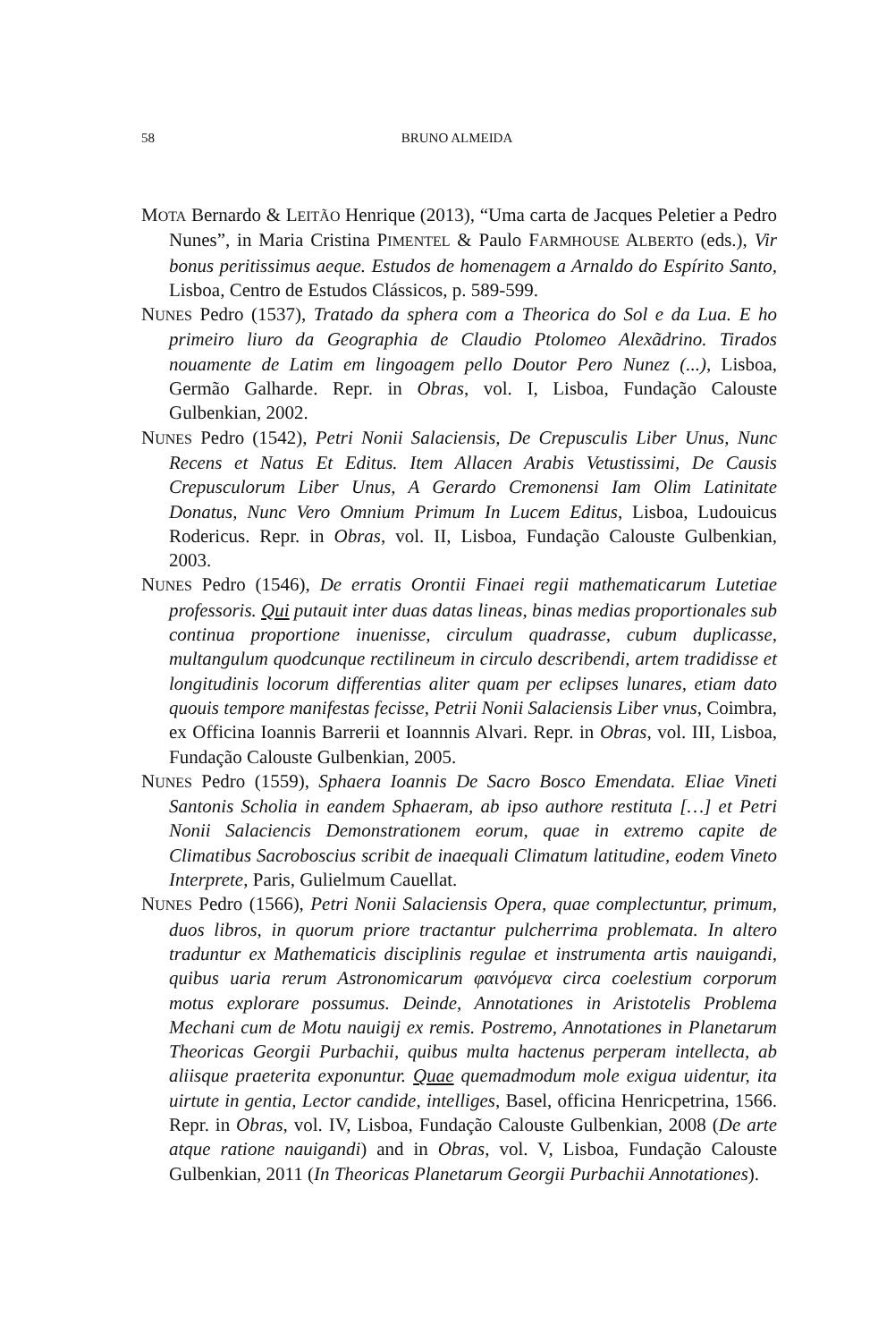58 BRUNO ALMEIDA
MOTA Bernardo & LEITÃO Henrique (2013), “Uma carta de Jacques Peletier a Pedro Nunes”, in Maria Cristina PIMENTEL & Paulo FARMHOUSE ALBERTO (eds.), Vir bonus peritissimus aeque. Estudos de homenagem a Arnaldo do Espírito Santo, Lisboa, Centro de Estudos Clássicos, p. 589-599.
NUNES Pedro (1537), Tratado da sphera com a Theorica do Sol e da Lua. E ho primeiro liuro da Geographia de Claudio Ptolomeo Alexãdrino. Tirados nouamente de Latim em lingoagem pello Doutor Pero Nunez (...), Lisboa, Germão Galharde. Repr. in Obras, vol. I, Lisboa, Fundação Calouste Gulbenkian, 2002.
NUNES Pedro (1542), Petri Nonii Salaciensis, De Crepusculis Liber Unus, Nunc Recens et Natus Et Editus. Item Allacen Arabis Vetustissimi, De Causis Crepusculorum Liber Unus, A Gerardo Cremonensi Iam Olim Latinitate Donatus, Nunc Vero Omnium Primum In Lucem Editus, Lisboa, Ludouicus Rodericus. Repr. in Obras, vol. II, Lisboa, Fundação Calouste Gulbenkian, 2003.
NUNES Pedro (1546), De erratis Orontii Finaei regii mathematicarum Lutetiae professoris. Qui putauit inter duas datas lineas, binas medias proportionales sub continua proportione inuenisse, circulum quadrasse, cubum duplicasse, multangulum quodcunque rectilineum in circulo describendi, artem tradidisse et longitudinis locorum differentias aliter quam per eclipses lunares, etiam dato quouis tempore manifestas fecisse, Petrii Nonii Salaciensis Liber vnus, Coimbra, ex Officina Ioannis Barrerii et Ioannnis Alvari. Repr. in Obras, vol. III, Lisboa, Fundação Calouste Gulbenkian, 2005.
NUNES Pedro (1559), Sphaera Ioannis De Sacro Bosco Emendata. Eliae Vineti Santonis Scholia in eandem Sphaeram, ab ipso authore restituta […] et Petri Nonii Salaciencis Demonstrationem eorum, quae in extremo capite de Climatibus Sacroboscius scribit de inaequali Climatum latitudine, eodem Vineto Interprete, Paris, Gulielmum Cauellat.
NUNES Pedro (1566), Petri Nonii Salaciensis Opera, quae complectuntur, primum, duos libros, in quorum priore tractantur pulcherrima problemata. In altero traduntur ex Mathematicis disciplinis regulae et instrumenta artis nauigandi, quibus uaria rerum Astronomicarum φαινόμενα circa coelestium corporum motus explorare possumus. Deinde, Annotationes in Aristotelis Problema Mechani cum de Motu nauigij ex remis. Postremo, Annotationes in Planetarum Theoricas Georgii Purbachii, quibus multa hactenus perperam intellecta, ab aliisque praeterita exponuntur. Quae quemadmodum mole exigua uidentur, ita uirtute in gentia, Lector candide, intelliges, Basel, officina Henricpetrina, 1566. Repr. in Obras, vol. IV, Lisboa, Fundação Calouste Gulbenkian, 2008 (De arte atque ratione nauigandi) and in Obras, vol. V, Lisboa, Fundação Calouste Gulbenkian, 2011 (In Theoricas Planetarum Georgii Purbachii Annotationes).